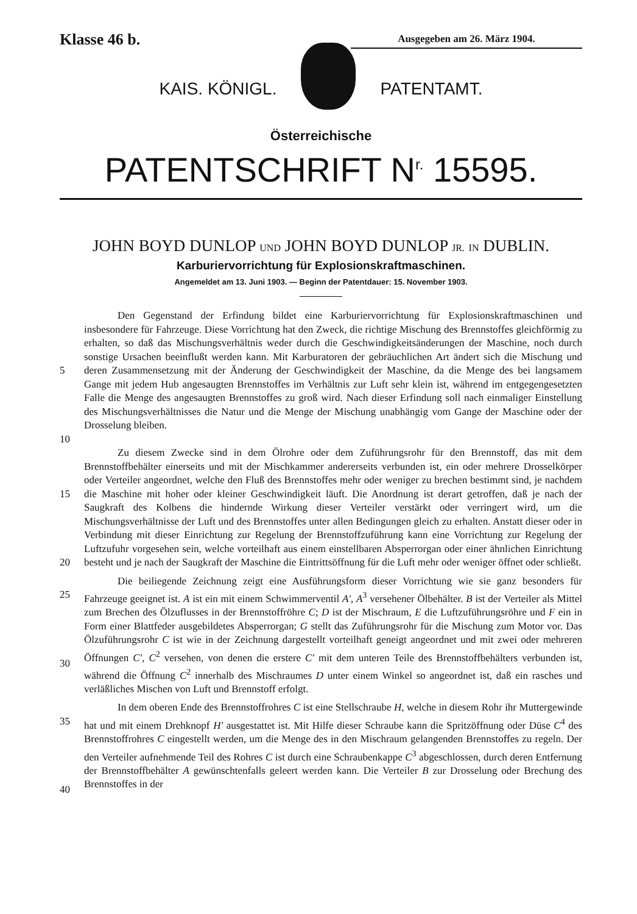Klasse 46 b.
Ausgegeben am 26. März 1904.
KAIS. KÖNIGL. PATENTAMT.
Österreichische
PATENTSCHRIFT N<sup>r.</sup> 15595.
JOHN BOYD DUNLOP UND JOHN BOYD DUNLOP JR. IN DUBLIN.
Karburiervorrichtung für Explosionskraftmaschinen.
Angemeldet am 13. Juni 1903. — Beginn der Patentdauer: 15. November 1903.
5
10
Den Gegenstand der Erfindung bildet eine Karburiervorrichtung für Explosionskraftmaschinen und insbesondere für Fahrzeuge. Diese Vorrichtung hat den Zweck, die richtige Mischung des Brennstoffes gleichförmig zu erhalten, so daß das Mischungsverhältnis weder durch die Geschwindigkeitsänderungen der Maschine, noch durch sonstige Ursachen beeinflußt werden kann. Mit Karburatoren der gebräuchlichen Art ändert sich die Mischung und deren Zusammensetzung mit der Änderung der Geschwindigkeit der Maschine, da die Menge des bei langsamem Gange mit jedem Hub angesaugten Brennstoffes im Verhältnis zur Luft sehr klein ist, während im entgegengesetzten Falle die Menge des angesaugten Brennstoffes zu groß wird. Nach dieser Erfindung soll nach einmaliger Einstellung des Mischungsverhältnisses die Natur und die Menge der Mischung unabhängig vom Gange der Maschine oder der Drosselung bleiben.
15
20
Zu diesem Zwecke sind in dem Ölrohre oder dem Zuführungsrohr für den Brennstoff, das mit dem Brennstoffbehälter einerseits und mit der Mischkammer andererseits verbunden ist, ein oder mehrere Drosselkörper oder Verteiler angeordnet, welche den Fluß des Brennstoffes mehr oder weniger zu brechen bestimmt sind, je nachdem die Maschine mit hoher oder kleiner Geschwindigkeit läuft. Die Anordnung ist derart getroffen, daß je nach der Saugkraft des Kolbens die hindernde Wirkung dieser Verteiler verstärkt oder verringert wird, um die Mischungsverhältnisse der Luft und des Brennstoffes unter allen Bedingungen gleich zu erhalten. Anstatt dieser oder in Verbindung mit dieser Einrichtung zur Regelung der Brennstoffzuführung kann eine Vorrichtung zur Regelung der Luftzufuhr vorgesehen sein, welche vorteilhaft aus einem einstellbaren Absperrorgan oder einer ähnlichen Einrichtung besteht und je nach der Saugkraft der Maschine die Eintrittsöffnung für die Luft mehr oder weniger öffnet oder schließt.
25
30
Die beiliegende Zeichnung zeigt eine Ausführungsform dieser Vorrichtung wie sie ganz besonders für Fahrzeuge geeignet ist. A ist ein mit einem Schwimmerventil A', A<sup>3</sup> versehener Ölbehälter. B ist der Verteiler als Mittel zum Brechen des Ölzuflusses in der Brennstoffröhre C; D ist der Mischraum, E die Luftzuführungsröhre und F ein in Form einer Blattfeder ausgebildetes Absperrorgan; G stellt das Zuführungsrohr für die Mischung zum Motor vor. Das Ölzuführungsrohr C ist wie in der Zeichnung dargestellt vorteilhaft geneigt angeordnet und mit zwei oder mehreren Öffnungen C', C<sup>2</sup> versehen, von denen die erstere C' mit dem unteren Teile des Brennstoffbehälters verbunden ist, während die Öffnung C<sup>2</sup> innerhalb des Mischraumes D unter einem Winkel so angeordnet ist, daß ein rasches und verläßliches Mischen von Luft und Brennstoff erfolgt.
35
40
In dem oberen Ende des Brennstoffrohres C ist eine Stellschraube H, welche in diesem Rohr ihr Muttergewinde hat und mit einem Drehknopf H' ausgestattet ist. Mit Hilfe dieser Schraube kann die Spritzöffnung oder Düse C<sup>4</sup> des Brennstoffrohres C eingestellt werden, um die Menge des in den Mischraum gelangenden Brennstoffes zu regeln. Der den Verteiler aufnehmende Teil des Rohres C ist durch eine Schraubenkappe C<sup>3</sup> abgeschlossen, durch deren Entfernung der Brennstoffbehälter A gewünschtenfalls geleert werden kann. Die Verteiler B zur Drosselung oder Brechung des Brennstoffes in der